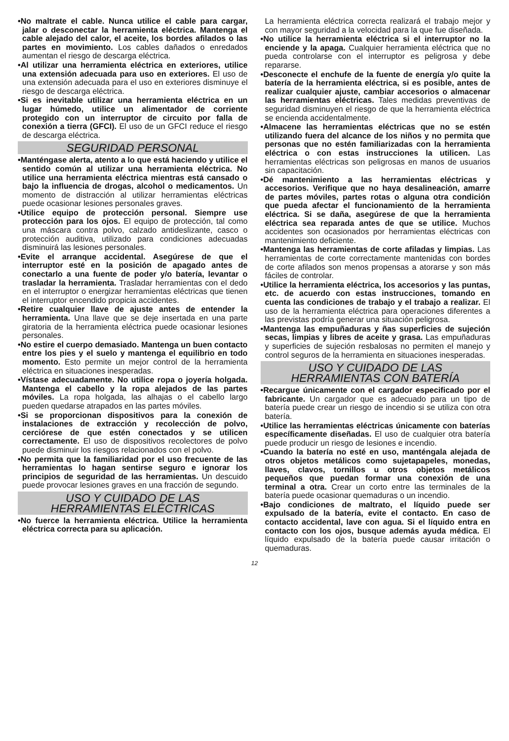•No maltrate el cable. Nunca utilice el cable para cargar, jalar o desconectar la herramienta eléctrica. Mantenga el cable alejado del calor, el aceite, los bordes afilados o las partes en movimiento. Los cables dañados o enredados aumentan el riesgo de descarga eléctrica.
•Al utilizar una herramienta eléctrica en exteriores, utilice una extensión adecuada para uso en exteriores. El uso de una extensión adecuada para el uso en exteriores disminuye el riesgo de descarga eléctrica.
•Si es inevitable utilizar una herramienta eléctrica en un lugar húmedo, utilice un alimentador de corriente protegido con un interruptor de circuito por falla de conexión a tierra (GFCI). El uso de un GFCI reduce el riesgo de descarga eléctrica.
SEGURIDAD PERSONAL
•Manténgase alerta, atento a lo que está haciendo y utilice el sentido común al utilizar una herramienta eléctrica. No utilice una herramienta eléctrica mientras está cansado o bajo la influencia de drogas, alcohol o medicamentos. Un momento de distracción al utilizar herramientas eléctricas puede ocasionar lesiones personales graves.
•Utilice equipo de protección personal. Siempre use protección para los ojos. El equipo de protección, tal como una máscara contra polvo, calzado antideslizante, casco o protección auditiva, utilizado para condiciones adecuadas disminuirá las lesiones personales.
•Evite el arranque accidental. Asegúrese de que el interruptor esté en la posición de apagado antes de conectarlo a una fuente de poder y/o batería, levantar o trasladar la herramienta. Trasladar herramientas con el dedo en el interruptor o energizar herramientas eléctricas que tienen el interruptor encendido propicia accidentes.
•Retire cualquier llave de ajuste antes de entender la herramienta. Una llave que se deje insertada en una parte giratoria de la herramienta eléctrica puede ocasionar lesiones personales.
•No estire el cuerpo demasiado. Mantenga un buen contacto entre los pies y el suelo y mantenga el equilibrio en todo momento. Esto permite un mejor control de la herramienta eléctrica en situaciones inesperadas.
•Vístase adecuadamente. No utilice ropa o joyería holgada. Mantenga el cabello y la ropa alejados de las partes móviles. La ropa holgada, las alhajas o el cabello largo pueden quedarse atrapados en las partes móviles.
•Si se proporcionan dispositivos para la conexión de instalaciones de extracción y recolección de polvo, cerciórese de que estén conectados y se utilicen correctamente. El uso de dispositivos recolectores de polvo puede disminuir los riesgos relacionados con el polvo.
•No permita que la familiaridad por el uso frecuente de las herramientas lo hagan sentirse seguro e ignorar los principios de seguridad de las herramientas. Un descuido puede provocar lesiones graves en una fracción de segundo.
USO Y CUIDADO DE LAS
HERRAMIENTAS ELÉCTRICAS
•No fuerce la herramienta eléctrica. Utilice la herramienta eléctrica correcta para su aplicación.
La herramienta eléctrica correcta realizará el trabajo mejor y con mayor seguridad a la velocidad para la que fue diseñada.
•No utilice la herramienta eléctrica si el interruptor no la enciende y la apaga. Cualquier herramienta eléctrica que no pueda controlarse con el interruptor es peligrosa y debe repararse.
•Desconecte el enchufe de la fuente de energía y/o quite la batería de la herramienta eléctrica, si es posible, antes de realizar cualquier ajuste, cambiar accesorios o almacenar las herramientas eléctricas. Tales medidas preventivas de seguridad disminuyen el riesgo de que la herramienta eléctrica se encienda accidentalmente.
•Almacene las herramientas eléctricas que no se estén utilizando fuera del alcance de los niños y no permita que personas que no estén familiarizadas con la herramienta eléctrica o con estas instrucciones la utilicen. Las herramientas eléctricas son peligrosas en manos de usuarios sin capacitación.
•Dé mantenimiento a las herramientas eléctricas y accesorios. Verifique que no haya desalineación, amarre de partes móviles, partes rotas o alguna otra condición que pueda afectar el funcionamiento de la herramienta eléctrica. Si se daña, asegúrese de que la herramienta eléctrica sea reparada antes de que se utilice. Muchos accidentes son ocasionados por herramientas eléctricas con mantenimiento deficiente.
•Mantenga las herramientas de corte afiladas y limpias. Las herramientas de corte correctamente mantenidas con bordes de corte afilados son menos propensas a atorarse y son más fáciles de controlar.
•Utilice la herramienta eléctrica, los accesorios y las puntas, etc. de acuerdo con estas instrucciones, tomando en cuenta las condiciones de trabajo y el trabajo a realizar. El uso de la herramienta eléctrica para operaciones diferentes a las previstas podría generar una situación peligrosa.
•Mantenga las empuñaduras y ñas superficies de sujeción secas, limpias y libres de aceite y grasa. Las empuñaduras y superficies de sujeción resbalosas no permiten el manejo y control seguros de la herramienta en situaciones inesperadas.
USO Y CUIDADO DE LAS
HERRAMIENTAS CON BATERÍA
•Recargue únicamente con el cargador especificado por el fabricante. Un cargador que es adecuado para un tipo de batería puede crear un riesgo de incendio si se utiliza con otra batería.
•Utilice las herramientas eléctricas únicamente con baterías específicamente diseñadas. El uso de cualquier otra batería puede producir un riesgo de lesiones e incendio.
•Cuando la batería no esté en uso, manténgala alejada de otros objetos metálicos como sujetapapeles, monedas, llaves, clavos, tornillos u otros objetos metálicos pequeños que puedan formar una conexión de una terminal a otra. Crear un corto entre las terminales de la batería puede ocasionar quemaduras o un incendio.
•Bajo condiciones de maltrato, el líquido puede ser expulsado de la batería, evite el contacto. En caso de contacto accidental, lave con agua. Si el líquido entra en contacto con los ojos, busque además ayuda médica. El líquido expulsado de la batería puede causar irritación o quemaduras.
12